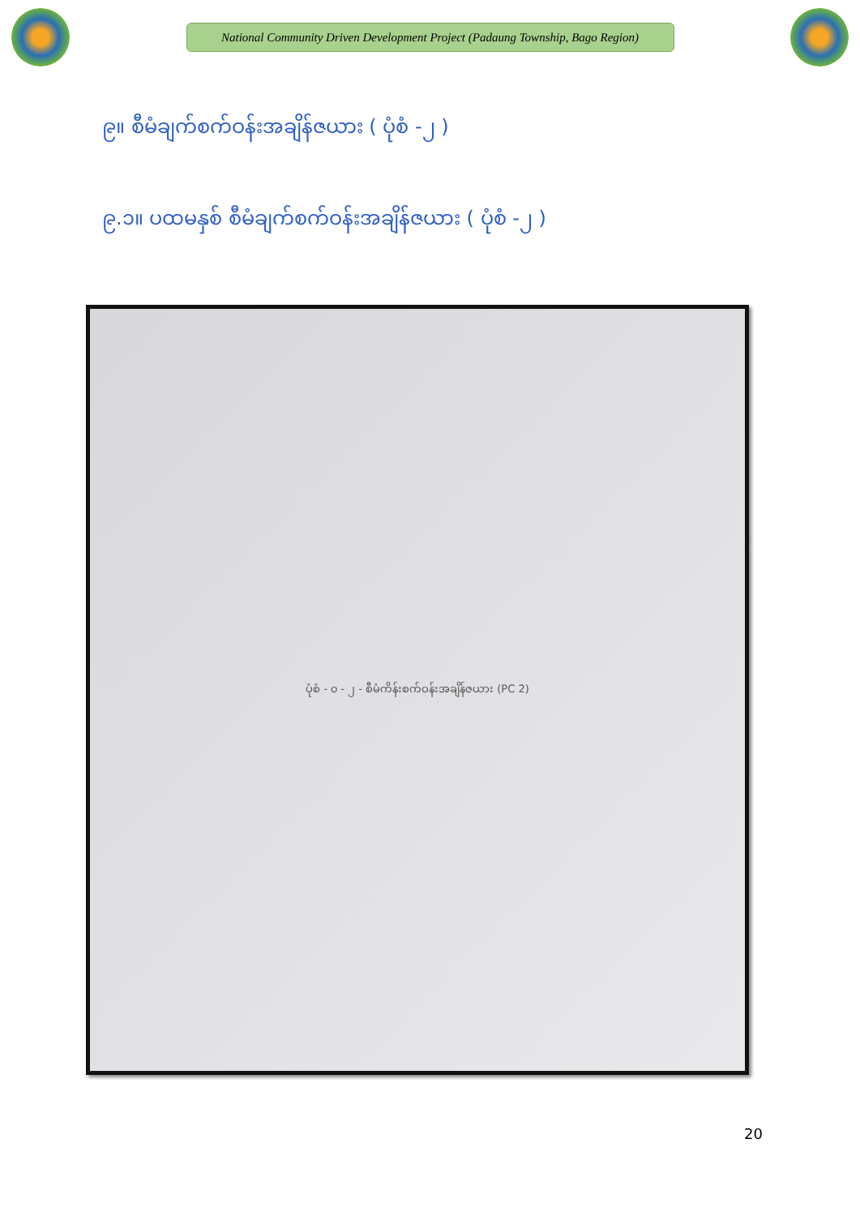National Community Driven Development Project (Padaung Township, Bago Region)
၉။ စီမံချက်စက်ဝန်းအချိန်ဇယား ( ပုံစံ -၂ )
၉.၁။ ပထမနှစ် စီမံချက်စက်ဝန်းအချိန်ဇယား ( ပုံစံ -၂ )
ပုံစံ - ၀ - ၂ - စီမံကိန်းစက်ဝန်းအချိန်ဇယား (PC 2)
20